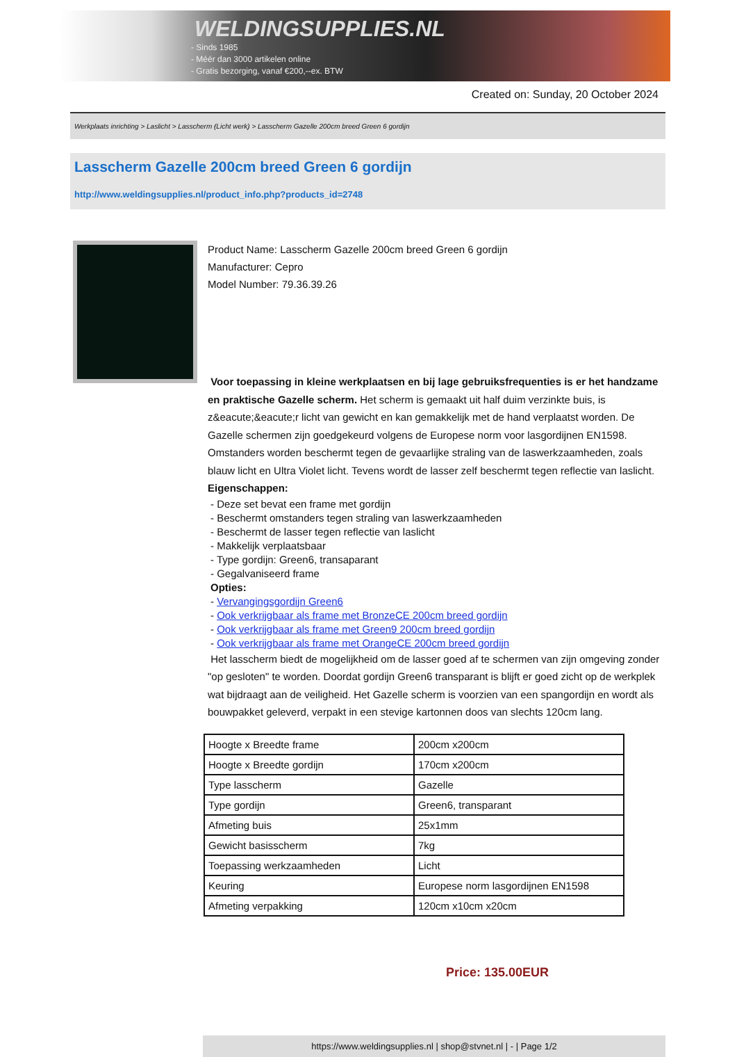WELDINGSUPPLIES.NL
- Sinds 1985
- Méér dan 3000 artikelen online
- Gratis bezorging, vanaf €200,--ex. BTW
Created on: Sunday, 20 October 2024
Werkplaats inrichting > Laslicht > Lasscherm (Licht werk) > Lasscherm Gazelle 200cm breed Green 6 gordijn
Lasscherm Gazelle 200cm breed Green 6 gordijn
http://www.weldingsupplies.nl/product_info.php?products_id=2748
Product Name: Lasscherm Gazelle 200cm breed Green 6 gordijn
Manufacturer: Cepro
Model Number: 79.36.39.26
Voor toepassing in kleine werkplaatsen en bij lage gebruiksfrequenties is er het handzame en praktische Gazelle scherm. Het scherm is gemaakt uit half duim verzinkte buis, is z&eacute;&eacute;r licht van gewicht en kan gemakkelijk met de hand verplaatst worden. De Gazelle schermen zijn goedgekeurd volgens de Europese norm voor lasgordijnen EN1598. Omstanders worden beschermt tegen de gevaarlijke straling van de laswerkzaamheden, zoals blauw licht en Ultra Violet licht. Tevens wordt de lasser zelf beschermt tegen reflectie van laslicht. Eigenschappen:
- Deze set bevat een frame met gordijn
- Beschermt omstanders tegen straling van laswerkzaamheden
- Beschermt de lasser tegen reflectie van laslicht
- Makkelijk verplaatsbaar
- Type gordijn: Green6, transaparant
- Gegalvaniseerd frame
Opties:
- Vervangingsgordijn Green6
- Ook verkrijgbaar als frame met BronzeCE 200cm breed gordijn
- Ook verkrijgbaar als frame met Green9 200cm breed gordijn
- Ook verkrijgbaar als frame met OrangeCE 200cm breed gordijn
Het lasscherm biedt de mogelijkheid om de lasser goed af te schermen van zijn omgeving zonder "op gesloten" te worden. Doordat gordijn Green6 transparant is blijft er goed zicht op de werkplek wat bijdraagt aan de veiligheid. Het Gazelle scherm is voorzien van een spangordijn en wordt als bouwpakket geleverd, verpakt in een stevige kartonnen doos van slechts 120cm lang.
| Hoogte x Breedte frame | 200cm x200cm |
| Hoogte x Breedte gordijn | 170cm x200cm |
| Type lasscherm | Gazelle |
| Type gordijn | Green6, transparant |
| Afmeting buis | 25x1mm |
| Gewicht basisscherm | 7kg |
| Toepassing werkzaamheden | Licht |
| Keuring | Europese norm lasgordijnen EN1598 |
| Afmeting verpakking | 120cm x10cm x20cm |
Price: 135.00EUR
https://www.weldingsupplies.nl | shop@stvnet.nl | - | Page 1/2